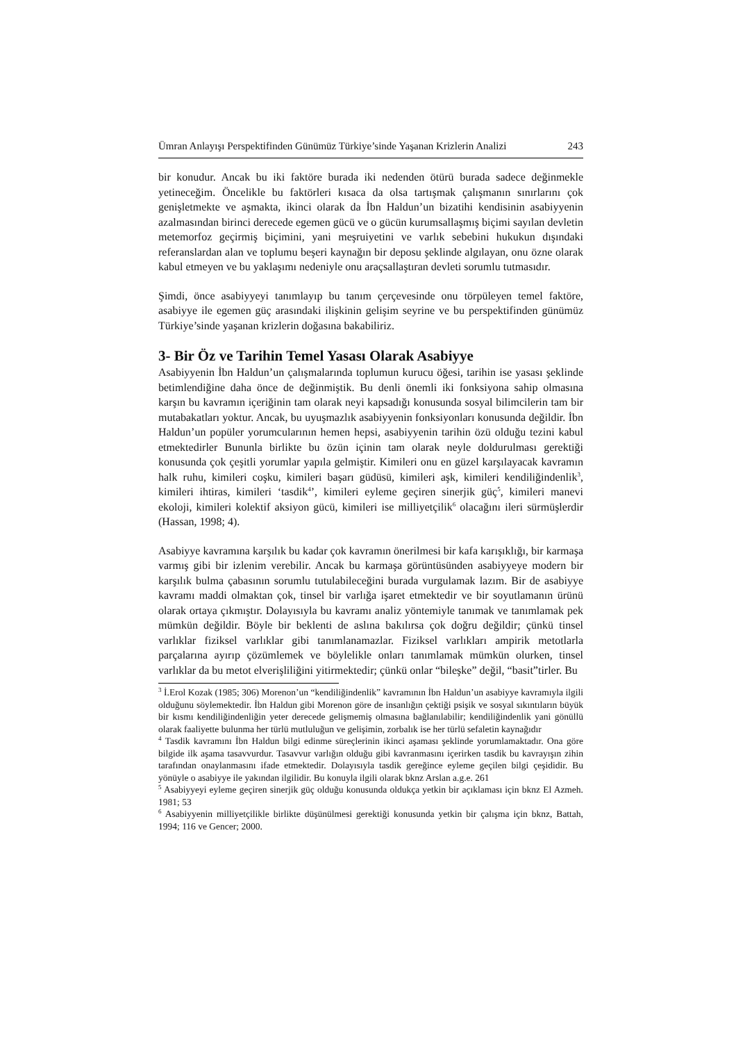Ümran Anlayışı Perspektifinden Günümüz Türkiye’sinde Yaşanan Krizlerin Analizi 243
bir konudur. Ancak bu iki faktöre burada iki nedenden ötürü burada sadece değinmekle yetineceğim. Öncelikle bu faktörleri kısaca da olsa tartışmak çalışmanın sınırlarını çok genişletmekte ve aşmakta, ikinci olarak da İbn Haldun’un bizatihi kendisinin asabiyyenin azalmasından birinci derecede egemen gücü ve o gücün kurumsallaşmış biçimi sayılan devletin metemorfoz geçirmiş biçimini, yani meşruiyetini ve varlık sebebini hukukun dışındaki referanslardan alan ve toplumu beşeri kaynağın bir deposu şeklinde algılayan, onu özne olarak kabul etmeyen ve bu yaklaşımı nedeniyle onu araçsallaştıran devleti sorumlu tutmasıdır.
Şimdi, önce asabiyyeyi tanımlayıp bu tanım çerçevesinde onu törpüleyen temel faktöre, asabiyye ile egemen güç arasındaki ilişkinin gelişim seyrine ve bu perspektifinden günümüz Türkiye’sinde yaşanan krizlerin doğasına bakabiliriz.
3- Bir Öz ve Tarihin Temel Yasası Olarak Asabiyye
Asabiyyenin İbn Haldun’un çalışmalarında toplumun kurucu öğesi, tarihin ise yasası şeklinde betimlendiğine daha önce de değinmiştik. Bu denli önemli iki fonksiyona sahip olmasına karşın bu kavramın içeriğinin tam olarak neyi kapsadığı konusunda sosyal bilimcilerin tam bir mutabakatları yoktur. Ancak, bu uyuşmazlık asabiyyenin fonksiyonları konusunda değildir. İbn Haldun’un popüler yorumcularının hemen hepsi, asabiyyenin tarihin özü olduğu tezini kabul etmektedirler Bununla birlikte bu özün içinin tam olarak neyle doldurulması gerektiği konusunda çok çeşitli yorumlar yapıla gelmiştir. Kimileri onu en güzel karşılayacak kavramın halk ruhu, kimileri coşku, kimileri başarı güdüsü, kimileri aşk, kimileri kendiliğindenlik<sup>3</sup>, kimileri ihtiras, kimileri ‘tasdik<sup>4</sup>’, kimileri eyleme geçiren sinerjik güç<sup>5</sup>, kimileri manevi ekoloji, kimileri kolektif aksiyon gücü, kimileri ise milliyetçilik<sup>6</sup> olacağını ileri sürmüşlerdir (Hassan, 1998; 4).
Asabiyye kavramına karşılık bu kadar çok kavramın önerilmesi bir kafa karışıklığı, bir karmaşa varmış gibi bir izlenim verebilir. Ancak bu karmaşa görüntüsünden asabiyyeye modern bir karşılık bulma çabasının sorumlu tutulabileceğini burada vurgulamak lazım. Bir de asabiyye kavramı maddi olmaktan çok, tinsel bir varlığa işaret etmektedir ve bir soyutlamanın ürünü olarak ortaya çıkmıştır. Dolayısıyla bu kavramı analiz yöntemiyle tanımak ve tanımlamak pek mümkün değildir. Böyle bir beklenti de aslına bakılırsa çok doğru değildir; çünkü tinsel varlıklar fiziksel varlıklar gibi tanımlanamazlar. Fiziksel varlıkları ampirik metotlarla parçalarına ayırıp çözümlemek ve böylelikle onları tanımlamak mümkün olurken, tinsel varlıklar da bu metot elverişliliğini yitirmektedir; çünkü onlar “bileşke” değil, “basit”tirler. Bu
<sup>3</sup> İ.Erol Kozak (1985; 306) Morenon’un “kendiliğindenlik” kavramının İbn Haldun’un asabiyye kavramıyla ilgili olduğunu söylemektedir. İbn Haldun gibi Morenon göre de insanlığın çektiği psişik ve sosyal sıkıntıların büyük bir kısmı kendiliğindenliğin yeter derecede gelişmemiş olmasına bağlanılabilir; kendiliğindenlik yani gönüllü olarak faaliyette bulunma her türlü mutluluğun ve gelişimin, zorbalık ise her türlü sefaletin kaynağıdır
<sup>4</sup> Tasdik kavramını İbn Haldun bilgi edinme süreçlerinin ikinci aşaması şeklinde yorumlamaktadır. Ona göre bilgide ilk aşama tasavvurdur. Tasavvur varlığın olduğu gibi kavranmasını içerirken tasdik bu kavrayışın zihin tarafından onaylanmasını ifade etmektedir. Dolayısıyla tasdik gereğince eyleme geçilen bilgi çeşididir. Bu yönüyle o asabiyye ile yakından ilgilidir. Bu konuyla ilgili olarak bknz Arslan a.g.e. 261
<sup>5</sup> Asabiyyeyi eyleme geçiren sinerjik güç olduğu konusunda oldukça yetkin bir açıklaması için bknz El Azmeh. 1981; 53
<sup>6</sup> Asabiyyenin milliyetçilikle birlikte düşünülmesi gerektiği konusunda yetkin bir çalışma için bknz, Battah, 1994; 116 ve Gencer; 2000.